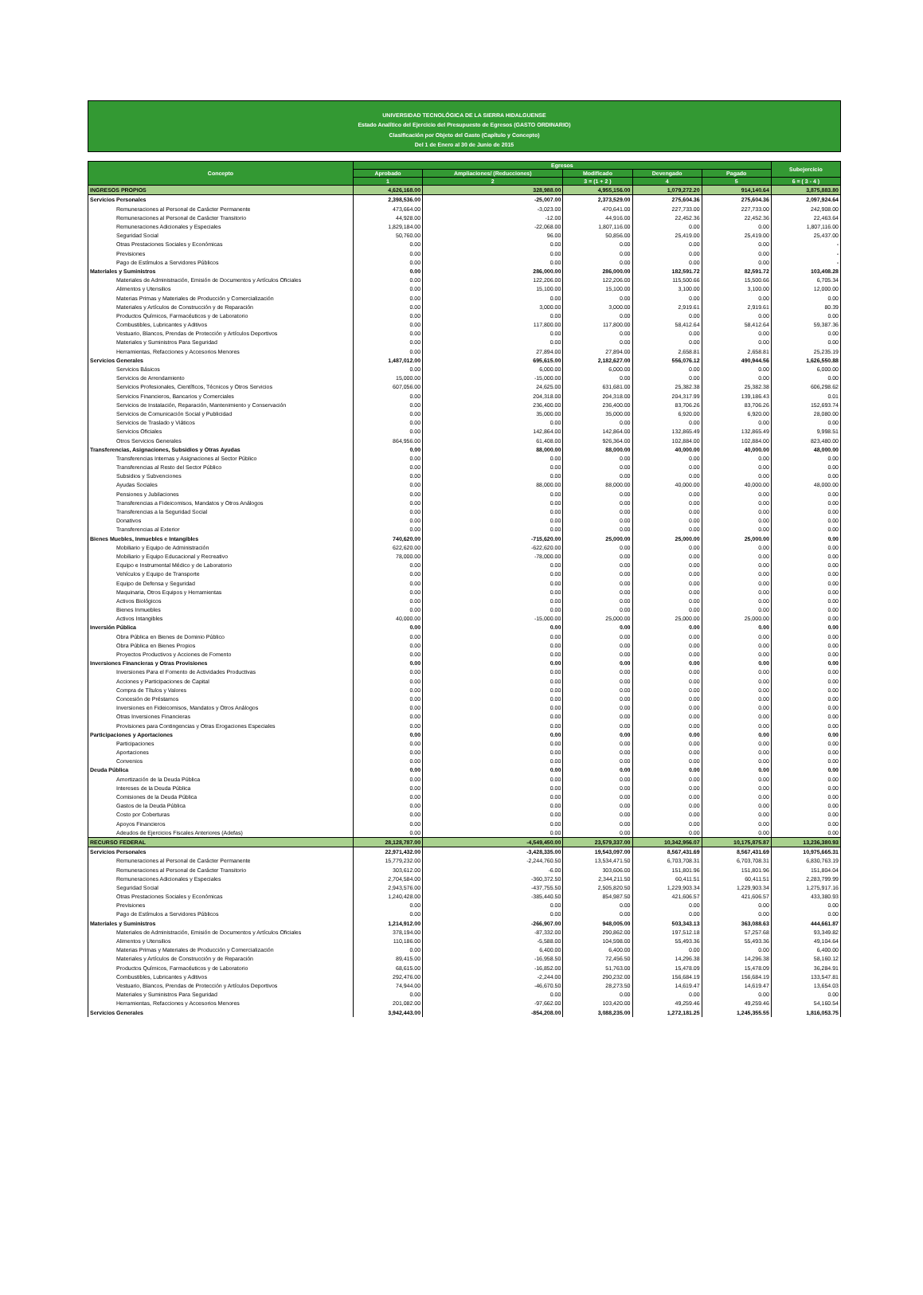UNIVERSIDAD TECNOLÓGICA DE LA SIERRA HIDALGUENSE
Estado Analítico del Ejercicio del Presupuesto de Egresos (GASTO ORDINARIO)
Clasificación por Objeto del Gasto (Capítulo y Concepto)
Del 1 de Enero al 30 de Junio de 2015
| Concepto | Egresos | | | | | Subejercicio |
| --- | --- | --- | --- | --- | --- | --- |
| | Aprobado | Ampliaciones/ (Reducciones) | Modificado | Devengado | Pagado | |
| | 1 | 2 | 3 = (1 + 2 ) | 4 | 5 | 6 = ( 3 - 4 ) |
| INGRESOS PROPIOS | 4,626,168.00 | 328,988.00 | 4,955,156.00 | 1,079,272.20 | 914,140.64 | 3,875,883.80 |
| Servicios Personales | 2,398,536.00 | -25,007.00 | 2,373,529.00 | 275,604.36 | 275,604.36 | 2,097,924.64 |
| Remuneraciones al Personal de Carácter Permanente | 473,664.00 | -3,023.00 | 470,641.00 | 227,733.00 | 227,733.00 | 242,908.00 |
| Remuneraciones al Personal de Carácter Transitorio | 44,928.00 | -12.00 | 44,916.00 | 22,452.36 | 22,452.36 | 22,463.64 |
| Remuneraciones Adicionales y Especiales | 1,829,184.00 | -22,068.00 | 1,807,116.00 | 0.00 | 0.00 | 1,807,116.00 |
| Seguridad Social | 50,760.00 | 96.00 | 50,856.00 | 25,419.00 | 25,419.00 | 25,437.00 |
| Otras Prestaciones Sociales y Económicas | 0.00 | 0.00 | 0.00 | 0.00 | 0.00 | - |
| Previsiones | 0.00 | 0.00 | 0.00 | 0.00 | 0.00 | - |
| Pago de Estímulos a Servidores Públicos | 0.00 | 0.00 | 0.00 | 0.00 | 0.00 | - |
| Materiales y Suministros | 0.00 | 286,000.00 | 286,000.00 | 182,591.72 | 82,591.72 | 103,408.28 |
| Materiales de Administración, Emisión de Documentos y Artículos Oficiales | 0.00 | 122,206.00 | 122,206.00 | 115,500.66 | 15,500.66 | 6,705.34 |
| Alimentos y Utensilios | 0.00 | 15,100.00 | 15,100.00 | 3,100.00 | 3,100.00 | 12,000.00 |
| Materias Primas y Materiales de Producción y Comercialización | 0.00 | 0.00 | 0.00 | 0.00 | 0.00 | 0.00 |
| Materiales y Artículos de Construcción y de Reparación | 0.00 | 3,000.00 | 3,000.00 | 2,919.61 | 2,919.61 | 80.39 |
| Productos Químicos, Farmacéuticos y de Laboratorio | 0.00 | 0.00 | 0.00 | 0.00 | 0.00 | 0.00 |
| Combustibles, Lubricantes y Aditivos | 0.00 | 117,800.00 | 117,800.00 | 58,412.64 | 58,412.64 | 59,387.36 |
| Vestuario, Blancos, Prendas de Protección y Artículos Deportivos | 0.00 | 0.00 | 0.00 | 0.00 | 0.00 | 0.00 |
| Materiales y Suministros Para Seguridad | 0.00 | 0.00 | 0.00 | 0.00 | 0.00 | 0.00 |
| Herramientas, Refacciones y Accesorios Menores | 0.00 | 27,894.00 | 27,894.00 | 2,658.81 | 2,658.81 | 25,235.19 |
| Servicios Generales | 1,487,012.00 | 695,615.00 | 2,182,627.00 | 556,076.12 | 490,944.56 | 1,626,550.88 |
| Servicios Básicos | 0.00 | 6,000.00 | 6,000.00 | 0.00 | 0.00 | 6,000.00 |
| Servicios de Arrendamiento | 15,000.00 | -15,000.00 | 0.00 | 0.00 | 0.00 | 0.00 |
| Servicios Profesionales, Científicos, Técnicos y Otros Servicios | 607,056.00 | 24,625.00 | 631,681.00 | 25,382.38 | 25,382.38 | 606,298.62 |
| Servicios Financieros, Bancarios y Comerciales | 0.00 | 204,318.00 | 204,318.00 | 204,317.99 | 139,186.43 | 0.01 |
| Servicios de Instalación, Reparación, Mantenimiento y Conservación | 0.00 | 236,400.00 | 236,400.00 | 83,706.26 | 83,706.26 | 152,693.74 |
| Servicios de Comunicación Social y Publicidad | 0.00 | 35,000.00 | 35,000.00 | 6,920.00 | 6,920.00 | 28,080.00 |
| Servicios de Traslado y Viáticos | 0.00 | 0.00 | 0.00 | 0.00 | 0.00 | 0.00 |
| Servicios Oficiales | 0.00 | 142,864.00 | 142,864.00 | 132,865.49 | 132,865.49 | 9,998.51 |
| Otros Servicios Generales | 864,956.00 | 61,408.00 | 926,364.00 | 102,884.00 | 102,884.00 | 823,480.00 |
| Transferencias, Asignaciones, Subsidios y Otras Ayudas | 0.00 | 88,000.00 | 88,000.00 | 40,000.00 | 40,000.00 | 48,000.00 |
| Transferencias Internas y Asignaciones al Sector Público | 0.00 | 0.00 | 0.00 | 0.00 | 0.00 | 0.00 |
| Transferencias al Resto del Sector Público | 0.00 | 0.00 | 0.00 | 0.00 | 0.00 | 0.00 |
| Subsidios y Subvenciones | 0.00 | 0.00 | 0.00 | 0.00 | 0.00 | 0.00 |
| Ayudas Sociales | 0.00 | 88,000.00 | 88,000.00 | 40,000.00 | 40,000.00 | 48,000.00 |
| Pensiones y Jubilaciones | 0.00 | 0.00 | 0.00 | 0.00 | 0.00 | 0.00 |
| Transferencias a Fideicomisos, Mandatos y Otros Análogos | 0.00 | 0.00 | 0.00 | 0.00 | 0.00 | 0.00 |
| Transferencias a la Seguridad Social | 0.00 | 0.00 | 0.00 | 0.00 | 0.00 | 0.00 |
| Donativos | 0.00 | 0.00 | 0.00 | 0.00 | 0.00 | 0.00 |
| Transferencias al Exterior | 0.00 | 0.00 | 0.00 | 0.00 | 0.00 | 0.00 |
| Bienes Muebles, Inmuebles e Intangibles | 740,620.00 | -715,620.00 | 25,000.00 | 25,000.00 | 25,000.00 | 0.00 |
| Mobiliario y Equipo de Administración | 622,620.00 | -622,620.00 | 0.00 | 0.00 | 0.00 | 0.00 |
| Mobiliario y Equipo Educacional y Recreativo | 78,000.00 | -78,000.00 | 0.00 | 0.00 | 0.00 | 0.00 |
| Equipo e Instrumental Médico y de Laboratorio | 0.00 | 0.00 | 0.00 | 0.00 | 0.00 | 0.00 |
| Vehículos y Equipo de Transporte | 0.00 | 0.00 | 0.00 | 0.00 | 0.00 | 0.00 |
| Equipo de Defensa y Seguridad | 0.00 | 0.00 | 0.00 | 0.00 | 0.00 | 0.00 |
| Maquinaria, Otros Equipos y Herramientas | 0.00 | 0.00 | 0.00 | 0.00 | 0.00 | 0.00 |
| Activos Biológicos | 0.00 | 0.00 | 0.00 | 0.00 | 0.00 | 0.00 |
| Bienes Inmuebles | 0.00 | 0.00 | 0.00 | 0.00 | 0.00 | 0.00 |
| Activos Intangibles | 40,000.00 | -15,000.00 | 25,000.00 | 25,000.00 | 25,000.00 | 0.00 |
| Inversión Pública | 0.00 | 0.00 | 0.00 | 0.00 | 0.00 | 0.00 |
| Obra Pública en Bienes de Dominio Público | 0.00 | 0.00 | 0.00 | 0.00 | 0.00 | 0.00 |
| Obra Pública en Bienes Propios | 0.00 | 0.00 | 0.00 | 0.00 | 0.00 | 0.00 |
| Proyectos Productivos y Acciones de Fomento | 0.00 | 0.00 | 0.00 | 0.00 | 0.00 | 0.00 |
| Inversiones Financieras y Otras Provisiones | 0.00 | 0.00 | 0.00 | 0.00 | 0.00 | 0.00 |
| Inversiones Para el Fomento de Actividades Productivas | 0.00 | 0.00 | 0.00 | 0.00 | 0.00 | 0.00 |
| Acciones y Participaciones de Capital | 0.00 | 0.00 | 0.00 | 0.00 | 0.00 | 0.00 |
| Compra de Títulos y Valores | 0.00 | 0.00 | 0.00 | 0.00 | 0.00 | 0.00 |
| Concesión de Préstamos | 0.00 | 0.00 | 0.00 | 0.00 | 0.00 | 0.00 |
| Inversiones en Fideicomisos, Mandatos y Otros Análogos | 0.00 | 0.00 | 0.00 | 0.00 | 0.00 | 0.00 |
| Otras Inversiones Financieras | 0.00 | 0.00 | 0.00 | 0.00 | 0.00 | 0.00 |
| Provisiones para Contingencias y Otras Erogaciones Especiales | 0.00 | 0.00 | 0.00 | 0.00 | 0.00 | 0.00 |
| Participaciones y Aportaciones | 0.00 | 0.00 | 0.00 | 0.00 | 0.00 | 0.00 |
| Participaciones | 0.00 | 0.00 | 0.00 | 0.00 | 0.00 | 0.00 |
| Aportaciones | 0.00 | 0.00 | 0.00 | 0.00 | 0.00 | 0.00 |
| Convenios | 0.00 | 0.00 | 0.00 | 0.00 | 0.00 | 0.00 |
| Deuda Pública | 0.00 | 0.00 | 0.00 | 0.00 | 0.00 | 0.00 |
| Amortización de la Deuda Pública | 0.00 | 0.00 | 0.00 | 0.00 | 0.00 | 0.00 |
| Intereses de la Deuda Pública | 0.00 | 0.00 | 0.00 | 0.00 | 0.00 | 0.00 |
| Comisiones de la Deuda Pública | 0.00 | 0.00 | 0.00 | 0.00 | 0.00 | 0.00 |
| Gastos de la Deuda Pública | 0.00 | 0.00 | 0.00 | 0.00 | 0.00 | 0.00 |
| Costo por Coberturas | 0.00 | 0.00 | 0.00 | 0.00 | 0.00 | 0.00 |
| Apoyos Financieros | 0.00 | 0.00 | 0.00 | 0.00 | 0.00 | 0.00 |
| Adeudos de Ejercicios Fiscales Anteriores (Adefas) | 0.00 | 0.00 | 0.00 | 0.00 | 0.00 | 0.00 |
| RECURSO FEDERAL | 28,128,787.00 | -4,549,450.00 | 23,579,337.00 | 10,342,956.07 | 10,175,875.87 | 13,236,380.93 |
| Servicios Personales | 22,971,432.00 | -3,428,335.00 | 19,543,097.00 | 8,567,431.69 | 8,567,431.69 | 10,975,665.31 |
| Remuneraciones al Personal de Carácter Permanente | 15,779,232.00 | -2,244,760.50 | 13,534,471.50 | 6,703,708.31 | 6,703,708.31 | 6,830,763.19 |
| Remuneraciones al Personal de Carácter Transitorio | 303,612.00 | -6.00 | 303,606.00 | 151,801.96 | 151,801.96 | 151,804.04 |
| Remuneraciones Adicionales y Especiales | 2,704,584.00 | -360,372.50 | 2,344,211.50 | 60,411.51 | 60,411.51 | 2,283,799.99 |
| Seguridad Social | 2,943,576.00 | -437,755.50 | 2,505,820.50 | 1,229,903.34 | 1,229,903.34 | 1,275,917.16 |
| Otras Prestaciones Sociales y Económicas | 1,240,428.00 | -385,440.50 | 854,987.50 | 421,606.57 | 421,606.57 | 433,380.93 |
| Previsiones | 0.00 | 0.00 | 0.00 | 0.00 | 0.00 | 0.00 |
| Pago de Estímulos a Servidores Públicos | 0.00 | 0.00 | 0.00 | 0.00 | 0.00 | 0.00 |
| Materiales y Suministros | 1,214,912.00 | -266,907.00 | 948,005.00 | 503,343.13 | 363,088.63 | 444,661.87 |
| Materiales de Administración, Emisión de Documentos y Artículos Oficiales | 378,194.00 | -87,332.00 | 290,862.00 | 197,512.18 | 57,257.68 | 93,349.82 |
| Alimentos y Utensilios | 110,186.00 | -5,588.00 | 104,598.00 | 55,493.36 | 55,493.36 | 49,104.64 |
| Materias Primas y Materiales de Producción y Comercialización | 0.00 | 6,400.00 | 6,400.00 | 0.00 | 0.00 | 6,400.00 |
| Materiales y Artículos de Construcción y de Reparación | 89,415.00 | -16,958.50 | 72,456.50 | 14,296.38 | 14,296.38 | 58,160.12 |
| Productos Químicos, Farmacéuticos y de Laboratorio | 68,615.00 | -16,852.00 | 51,763.00 | 15,478.09 | 15,478.09 | 36,284.91 |
| Combustibles, Lubricantes y Aditivos | 292,476.00 | -2,244.00 | 290,232.00 | 156,684.19 | 156,684.19 | 133,547.81 |
| Vestuario, Blancos, Prendas de Protección y Artículos Deportivos | 74,944.00 | -46,670.50 | 28,273.50 | 14,619.47 | 14,619.47 | 13,654.03 |
| Materiales y Suministros Para Seguridad | 0.00 | 0.00 | 0.00 | 0.00 | 0.00 | 0.00 |
| Herramientas, Refacciones y Accesorios Menores | 201,082.00 | -97,662.00 | 103,420.00 | 49,259.46 | 49,259.46 | 54,160.54 |
| Servicios Generales | 3,942,443.00 | -854,208.00 | 3,088,235.00 | 1,272,181.25 | 1,245,355.55 | 1,816,053.75 |